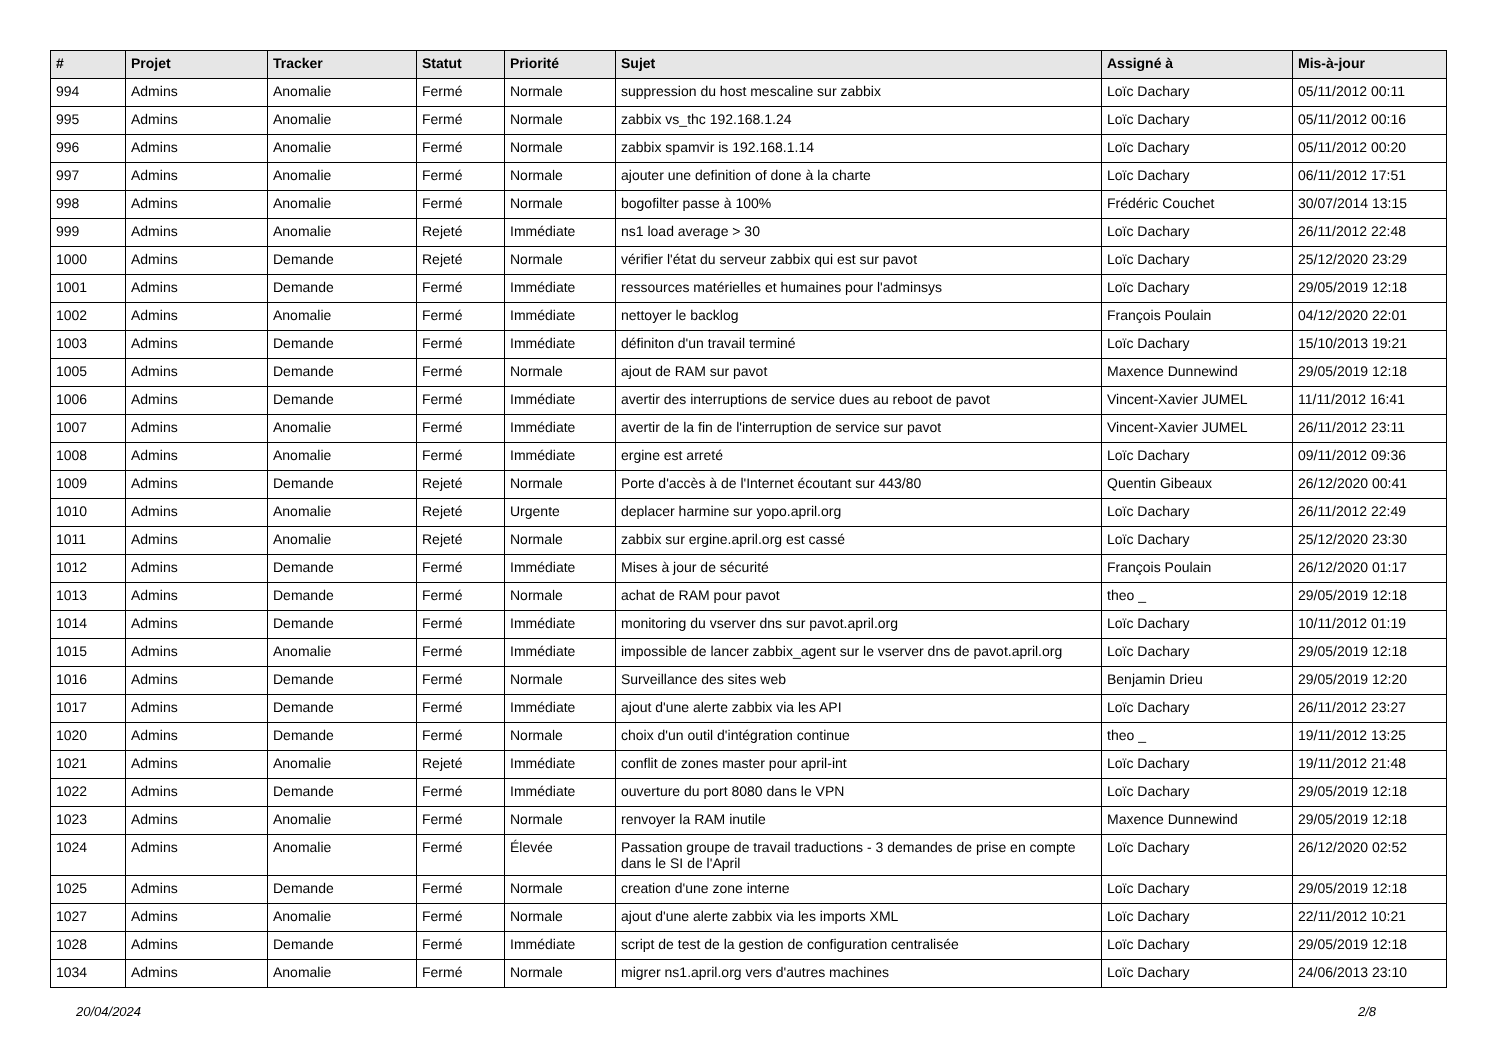| # | Projet | Tracker | Statut | Priorité | Sujet | Assigné à | Mis-à-jour |
| --- | --- | --- | --- | --- | --- | --- | --- |
| 994 | Admins | Anomalie | Fermé | Normale | suppression du host mescaline sur zabbix | Loïc Dachary | 05/11/2012 00:11 |
| 995 | Admins | Anomalie | Fermé | Normale | zabbix vs_thc 192.168.1.24 | Loïc Dachary | 05/11/2012 00:16 |
| 996 | Admins | Anomalie | Fermé | Normale | zabbix spamvir is 192.168.1.14 | Loïc Dachary | 05/11/2012 00:20 |
| 997 | Admins | Anomalie | Fermé | Normale | ajouter une definition of done à la charte | Loïc Dachary | 06/11/2012 17:51 |
| 998 | Admins | Anomalie | Fermé | Normale | bogofilter passe à 100% | Frédéric Couchet | 30/07/2014 13:15 |
| 999 | Admins | Anomalie | Rejeté | Immédiate | ns1 load average > 30 | Loïc Dachary | 26/11/2012 22:48 |
| 1000 | Admins | Demande | Rejeté | Normale | vérifier l'état du serveur zabbix qui est sur pavot | Loïc Dachary | 25/12/2020 23:29 |
| 1001 | Admins | Demande | Fermé | Immédiate | ressources matérielles et humaines pour l'adminsys | Loïc Dachary | 29/05/2019 12:18 |
| 1002 | Admins | Anomalie | Fermé | Immédiate | nettoyer le backlog | François Poulain | 04/12/2020 22:01 |
| 1003 | Admins | Demande | Fermé | Immédiate | définiton d'un travail terminé | Loïc Dachary | 15/10/2013 19:21 |
| 1005 | Admins | Demande | Fermé | Normale | ajout de RAM sur pavot | Maxence Dunnewind | 29/05/2019 12:18 |
| 1006 | Admins | Demande | Fermé | Immédiate | avertir des interruptions de service dues au reboot de pavot | Vincent-Xavier JUMEL | 11/11/2012 16:41 |
| 1007 | Admins | Anomalie | Fermé | Immédiate | avertir de la fin de l'interruption de service sur pavot | Vincent-Xavier JUMEL | 26/11/2012 23:11 |
| 1008 | Admins | Anomalie | Fermé | Immédiate | ergine est arreté | Loïc Dachary | 09/11/2012 09:36 |
| 1009 | Admins | Demande | Rejeté | Normale | Porte d'accès à de l'Internet écoutant sur 443/80 | Quentin Gibeaux | 26/12/2020 00:41 |
| 1010 | Admins | Anomalie | Rejeté | Urgente | deplacer harmine sur yopo.april.org | Loïc Dachary | 26/11/2012 22:49 |
| 1011 | Admins | Anomalie | Rejeté | Normale | zabbix sur ergine.april.org est cassé | Loïc Dachary | 25/12/2020 23:30 |
| 1012 | Admins | Demande | Fermé | Immédiate | Mises à jour de sécurité | François Poulain | 26/12/2020 01:17 |
| 1013 | Admins | Demande | Fermé | Normale | achat de RAM pour pavot | theo _ | 29/05/2019 12:18 |
| 1014 | Admins | Demande | Fermé | Immédiate | monitoring du vserver dns sur pavot.april.org | Loïc Dachary | 10/11/2012 01:19 |
| 1015 | Admins | Anomalie | Fermé | Immédiate | impossible de lancer zabbix_agent sur le vserver dns de pavot.april.org | Loïc Dachary | 29/05/2019 12:18 |
| 1016 | Admins | Demande | Fermé | Normale | Surveillance des sites web | Benjamin Drieu | 29/05/2019 12:20 |
| 1017 | Admins | Demande | Fermé | Immédiate | ajout d'une alerte zabbix via les API | Loïc Dachary | 26/11/2012 23:27 |
| 1020 | Admins | Demande | Fermé | Normale | choix d'un outil d'intégration continue | theo _ | 19/11/2012 13:25 |
| 1021 | Admins | Anomalie | Rejeté | Immédiate | conflit de zones master pour april-int | Loïc Dachary | 19/11/2012 21:48 |
| 1022 | Admins | Demande | Fermé | Immédiate | ouverture du port 8080 dans le VPN | Loïc Dachary | 29/05/2019 12:18 |
| 1023 | Admins | Anomalie | Fermé | Normale | renvoyer la RAM inutile | Maxence Dunnewind | 29/05/2019 12:18 |
| 1024 | Admins | Anomalie | Fermé | Élevée | Passation groupe de travail traductions - 3 demandes de prise en compte dans le SI de l'April | Loïc Dachary | 26/12/2020 02:52 |
| 1025 | Admins | Demande | Fermé | Normale | creation d'une zone interne | Loïc Dachary | 29/05/2019 12:18 |
| 1027 | Admins | Anomalie | Fermé | Normale | ajout d'une alerte zabbix via les imports XML | Loïc Dachary | 22/11/2012 10:21 |
| 1028 | Admins | Demande | Fermé | Immédiate | script de test de la gestion de configuration centralisée | Loïc Dachary | 29/05/2019 12:18 |
| 1034 | Admins | Anomalie | Fermé | Normale | migrer ns1.april.org vers d'autres machines | Loïc Dachary | 24/06/2013 23:10 |
20/04/2024 2/8